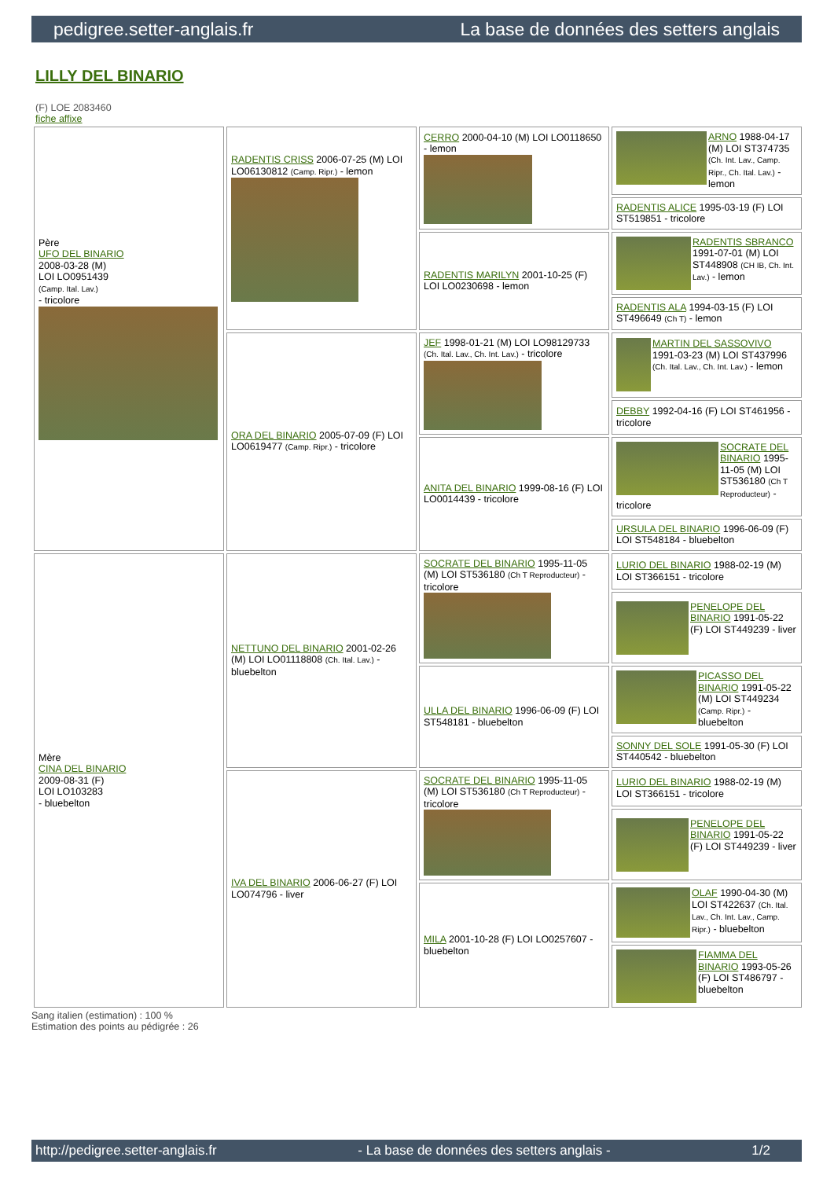pedigree.setter-anglais.fr La base de données des setters anglais
LILLY DEL BINARIO
(F) LOE 2083460
fiche affixe
| Père UFO DEL BINARIO 2008-03-28 (M) LOI LO0951439 (Camp. Ital. Lav.) - tricolore | RADENTIS CRISS 2006-07-25 (M) LOI LO06130812 (Camp. Ripr.) - lemon | CERRO 2000-04-10 (M) LOI LO0118650 - lemon | ARNO 1988-04-17 (M) LOI ST374735 (Ch. Int. Lav., Camp. Ripr., Ch. Ital. Lav.) - lemon |
| | | | RADENTIS ALICE 1995-03-19 (F) LOI ST519851 - tricolore |
| | | RADENTIS MARILYN 2001-10-25 (F) LOI LO0230698 - lemon | RADENTIS SBRANCO 1991-07-01 (M) LOI ST448908 (CH IB, Ch. Int. Lav.) - lemon |
| | | | RADENTIS ALA 1994-03-15 (F) LOI ST496649 (Ch T) - lemon |
| | ORA DEL BINARIO 2005-07-09 (F) LOI LO0619477 (Camp. Ripr.) - tricolore | JEF 1998-01-21 (M) LOI LO98129733 (Ch. Ital. Lav., Ch. Int. Lav.) - tricolore | MARTIN DEL SASSOVIVO 1991-03-23 (M) LOI ST437996 (Ch. Ital. Lav., Ch. Int. Lav.) - lemon |
| | | | DEBBY 1992-04-16 (F) LOI ST461956 - tricolore |
| | | ANITA DEL BINARIO 1999-08-16 (F) LOI LO0014439 - tricolore | SOCRATE DEL BINARIO 1995-11-05 (M) LOI ST536180 (Ch T Reproducteur) - tricolore |
| | | | URSULA DEL BINARIO 1996-06-09 (F) LOI ST548184 - bluebelton |
| Mère CINA DEL BINARIO 2009-08-31 (F) LOI LO103283 - bluebelton | NETTUNO DEL BINARIO 2001-02-26 (M) LOI LO01118808 (Ch. Ital. Lav.) - bluebelton | SOCRATE DEL BINARIO 1995-11-05 (M) LOI ST536180 (Ch T Reproducteur) - tricolore | LURIO DEL BINARIO 1988-02-19 (M) LOI ST366151 - tricolore |
| | | | PENELOPE DEL BINARIO 1991-05-22 (F) LOI ST449239 - liver |
| | | ULLA DEL BINARIO 1996-06-09 (F) LOI ST548181 - bluebelton | PICASSO DEL BINARIO 1991-05-22 (M) LOI ST449234 (Camp. Ripr.) - bluebelton |
| | | | SONNY DEL SOLE 1991-05-30 (F) LOI ST440542 - bluebelton |
| | IVA DEL BINARIO 2006-06-27 (F) LOI LO074796 - liver | SOCRATE DEL BINARIO 1995-11-05 (M) LOI ST536180 (Ch T Reproducteur) - tricolore | LURIO DEL BINARIO 1988-02-19 (M) LOI ST366151 - tricolore |
| | | | PENELOPE DEL BINARIO 1991-05-22 (F) LOI ST449239 - liver |
| | | MILA 2001-10-28 (F) LOI LO0257607 - bluebelton | OLAF 1990-04-30 (M) LOI ST422637 (Ch. Ital. Lav., Ch. Int. Lav., Camp. Ripr.) - bluebelton |
| | | | FIAMMA DEL BINARIO 1993-05-26 (F) LOI ST486797 - bluebelton |
Sang italien (estimation) : 100 %
Estimation des points au pédigrée : 26
http://pedigree.setter-anglais.fr - La base de données des setters anglais - 1/2